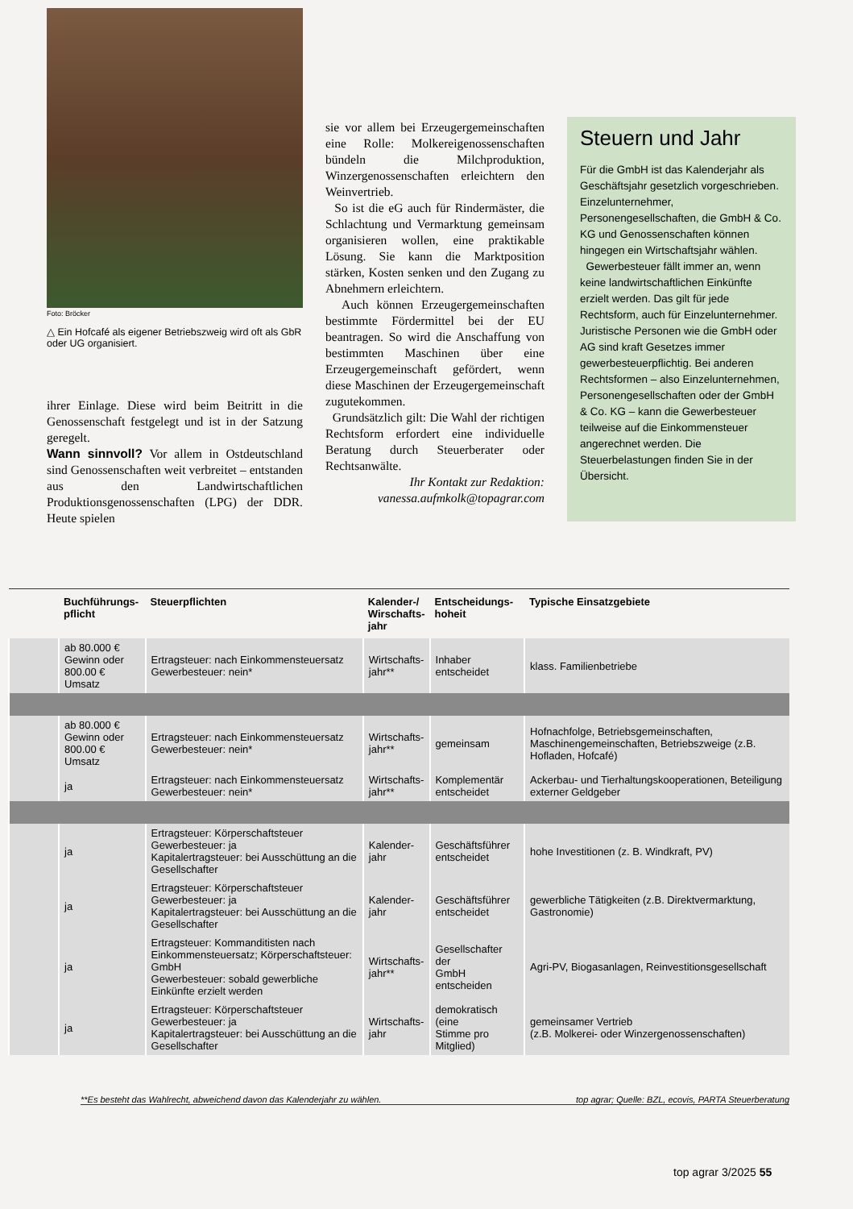Foto: Bröcker
△ Ein Hofcafé als eigener Betriebszweig wird oft als GbR oder UG organisiert.
ihrer Einlage. Diese wird beim Beitritt in die Genossenschaft festgelegt und ist in der Satzung geregelt.
Wann sinnvoll? Vor allem in Ostdeutschland sind Genossenschaften weit verbreitet – entstanden aus den Landwirtschaftlichen Produktionsgenossenschaften (LPG) der DDR. Heute spielen
sie vor allem bei Erzeugergemeinschaften eine Rolle: Molkereigenossenschaften bündeln die Milchproduktion, Winzergenossenschaften erleichtern den Weinvertrieb.
So ist die eG auch für Rindermäster, die Schlachtung und Vermarktung gemeinsam organisieren wollen, eine praktikable Lösung. Sie kann die Marktposition stärken, Kosten senken und den Zugang zu Abnehmern erleichtern.
Auch können Erzeugergemeinschaften bestimmte Fördermittel bei der EU beantragen. So wird die Anschaffung von bestimmten Maschinen über eine Erzeugergemeinschaft gefördert, wenn diese Maschinen der Erzeugergemeinschaft zugutekommen.
Grundsätzlich gilt: Die Wahl der richtigen Rechtsform erfordert eine individuelle Beratung durch Steuerberater oder Rechtsanwälte.
Ihr Kontakt zur Redaktion:
vanessa.aufmkolk@topagrar.com
Steuern und Jahr
Für die GmbH ist das Kalenderjahr als Geschäftsjahr gesetzlich vorgeschrieben. Einzelunternehmer, Personengesellschaften, die GmbH & Co. KG und Genossenschaften können hingegen ein Wirtschaftsjahr wählen.
Gewerbesteuer fällt immer an, wenn keine landwirtschaftlichen Einkünfte erzielt werden. Das gilt für jede Rechtsform, auch für Einzelunternehmer. Juristische Personen wie die GmbH oder AG sind kraft Gesetzes immer gewerbesteuerpflichtig. Bei anderen Rechtsformen – also Einzelunternehmen, Personengesellschaften oder der GmbH & Co. KG – kann die Gewerbesteuer teilweise auf die Einkommensteuer angerechnet werden. Die Steuerbelastungen finden Sie in der Übersicht.
| | Buchführungs- pflicht | Steuerpflichten | Kalender-/ Wirschafts- jahr | Entscheidungs- hoheit | Typische Einsatzgebiete |
| --- | --- | --- | --- | --- | --- |
| | ab 80.000 € Gewinn oder 800.00 € Umsatz | Ertragsteuer: nach Einkommensteuersatz Gewerbesteuer: nein* | Wirtschafts- jahr** | Inhaber entscheidet | klass. Familienbetriebe |
| | ab 80.000 € Gewinn oder 800.00 € Umsatz | Ertragsteuer: nach Einkommensteuersatz Gewerbesteuer: nein* | Wirtschafts- jahr** | gemeinsam | Hofnachfolge, Betriebsgemeinschaften, Maschinengemeinschaften, Betriebszweige (z.B. Hofladen, Hofcafé) |
| | ja | Ertragsteuer: nach Einkommensteuersatz Gewerbesteuer: nein* | Wirtschafts- jahr** | Komplementär entscheidet | Ackerbau- und Tierhaltungskooperationen, Beteiligung externer Geldgeber |
| | ja | Ertragsteuer: Körperschaftsteuer Gewerbesteuer: ja Kapitalertragsteuer: bei Ausschüttung an die Gesellschafter | Kalender- jahr | Geschäftsführer entscheidet | hohe Investitionen (z. B. Windkraft, PV) |
| | ja | Ertragsteuer: Körperschaftsteuer Gewerbesteuer: ja Kapitalertragsteuer: bei Ausschüttung an die Gesellschafter | Kalender- jahr | Geschäftsführer entscheidet | gewerbliche Tätigkeiten (z.B. Direktvermarktung, Gastronomie) |
| | ja | Ertragsteuer: Kommanditisten nach Einkommensteuersatz; Körperschaftsteuer: GmbH Gewerbesteuer: sobald gewerbliche Einkünfte erzielt werden | Wirtschafts- jahr** | Gesellschafter der GmbH entscheiden | Agri-PV, Biogasanlagen, Reinvestitionsgesellschaft |
| | ja | Ertragsteuer: Körperschaftsteuer Gewerbesteuer: ja Kapitalertragsteuer: bei Ausschüttung an die Gesellschafter | Wirtschafts- jahr | demokratisch (eine Stimme pro Mitglied) | gemeinsamer Vertrieb (z.B. Molkerei- oder Winzergenossenschaften) |
**Es besteht das Wahlrecht, abweichend davon das Kalenderjahr zu wählen. top agrar; Quelle: BZL, ecovis, PARTA Steuerberatung
top agrar 3/2025 55